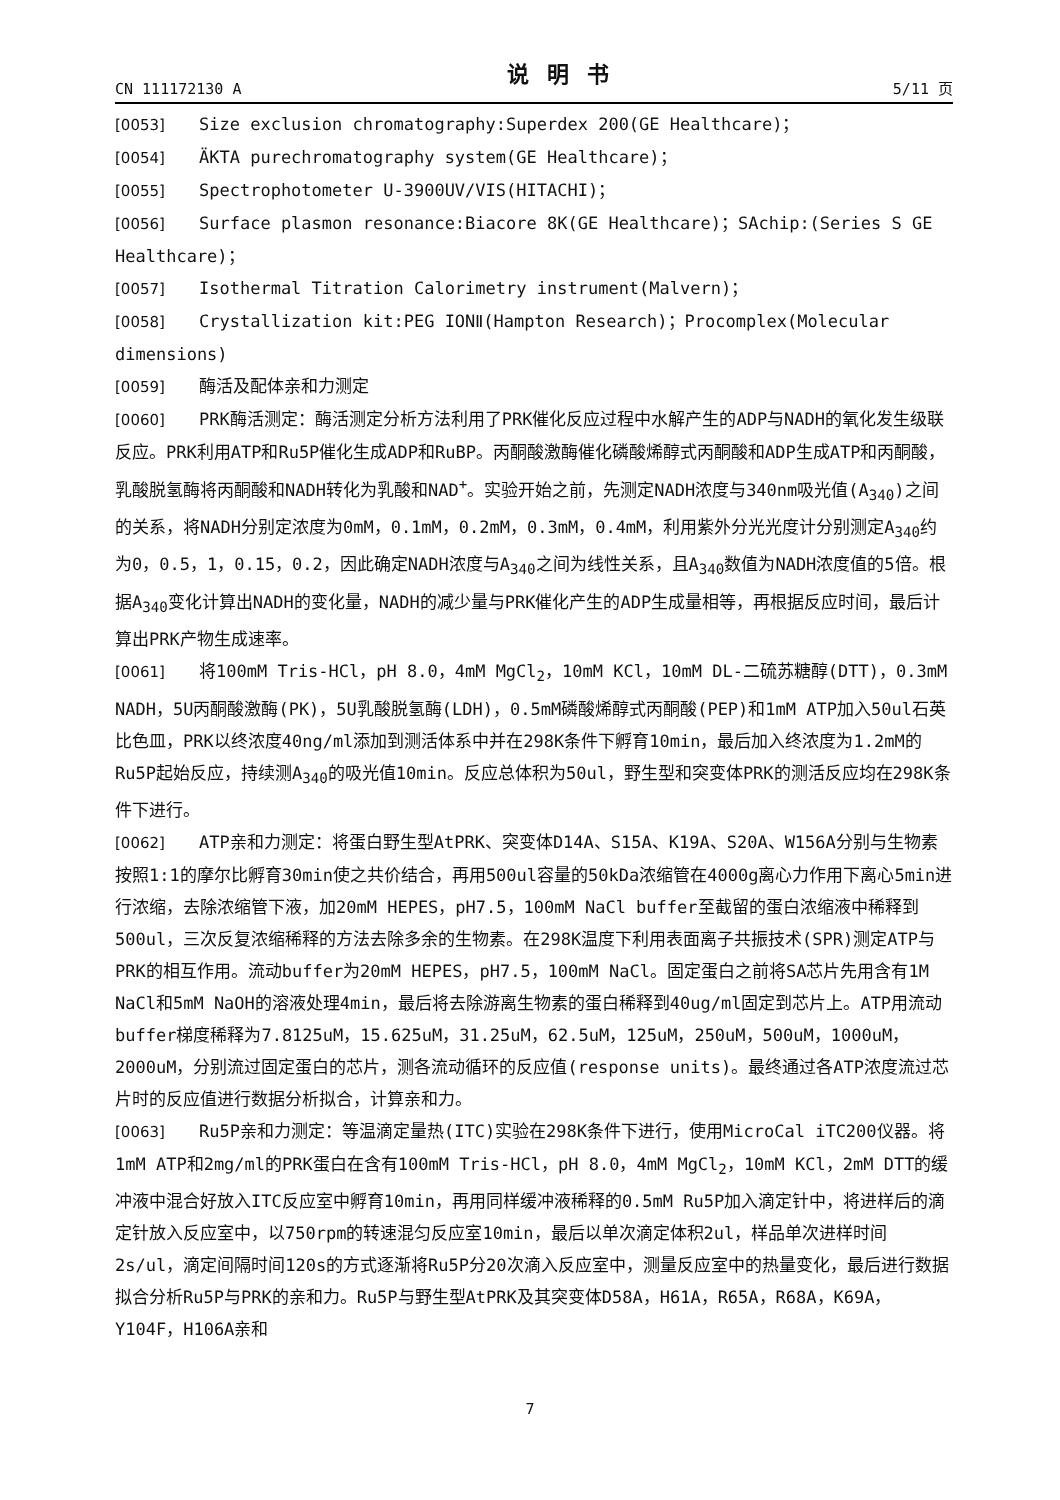CN 111172130 A 说明书 5/11 页
[0053] Size exclusion chromatography:Superdex 200(GE Healthcare)；
[0054] ÄKTA purechromatography system(GE Healthcare)；
[0055] Spectrophotometer U-3900UV/VIS(HITACHI)；
[0056] Surface plasmon resonance:Biacore 8K(GE Healthcare)；SAchip:(Series S GE Healthcare)；
[0057] Isothermal Titration Calorimetry instrument(Malvern)；
[0058] Crystallization kit:PEG IONⅡ(Hampton Research)；Procomplex(Molecular dimensions)
[0059] 酶活及配体亲和力测定
[0060] PRK酶活测定：酶活测定分析方法利用了PRK催化反应过程中水解产生的ADP与NADH的氧化发生级联反应。PRK利用ATP和Ru5P催化生成ADP和RuBP。丙酮酸激酶催化磷酸烯醇式丙酮酸和ADP生成ATP和丙酮酸，乳酸脱氢酶将丙酮酸和NADH转化为乳酸和NAD<sup>+</sup>。实验开始之前，先测定NADH浓度与340nm吸光值(A<sub>340</sub>)之间的关系，将NADH分别定浓度为0mM，0.1mM，0.2mM，0.3mM，0.4mM，利用紫外分光光度计分别测定A<sub>340</sub>约为0，0.5，1，0.15，0.2，因此确定NADH浓度与A<sub>340</sub>之间为线性关系，且A<sub>340</sub>数值为NADH浓度值的5倍。根据A<sub>340</sub>变化计算出NADH的变化量，NADH的减少量与PRK催化产生的ADP生成量相等，再根据反应时间，最后计算出PRK产物生成速率。
[0061] 将100mM Tris-HCl，pH 8.0，4mM MgCl<sub>2</sub>，10mM KCl，10mM DL-二硫苏糖醇(DTT)，0.3mM NADH，5U丙酮酸激酶(PK)，5U乳酸脱氢酶(LDH)，0.5mM磷酸烯醇式丙酮酸(PEP)和1mM ATP加入50ul石英比色皿，PRK以终浓度40ng/ml添加到测活体系中并在298K条件下孵育10min，最后加入终浓度为1.2mM的Ru5P起始反应，持续测A<sub>340</sub>的吸光值10min。反应总体积为50ul，野生型和突变体PRK的测活反应均在298K条件下进行。
[0062] ATP亲和力测定：将蛋白野生型AtPRK、突变体D14A、S15A、K19A、S20A、W156A分别与生物素按照1:1的摩尔比孵育30min使之共价结合，再用500ul容量的50kDa浓缩管在4000g离心力作用下离心5min进行浓缩，去除浓缩管下液，加20mM HEPES，pH7.5，100mM NaCl buffer至截留的蛋白浓缩液中稀释到500ul，三次反复浓缩稀释的方法去除多余的生物素。在298K温度下利用表面离子共振技术(SPR)测定ATP与PRK的相互作用。流动buffer为20mM HEPES，pH7.5，100mM NaCl。固定蛋白之前将SA芯片先用含有1M NaCl和5mM NaOH的溶液处理4min，最后将去除游离生物素的蛋白稀释到40ug/ml固定到芯片上。ATP用流动buffer梯度稀释为7.8125uM，15.625uM，31.25uM，62.5uM，125uM，250uM，500uM，1000uM，2000uM，分别流过固定蛋白的芯片，测各流动循环的反应值(response units)。最终通过各ATP浓度流过芯片时的反应值进行数据分析拟合，计算亲和力。
[0063] Ru5P亲和力测定：等温滴定量热(ITC)实验在298K条件下进行，使用MicroCal iTC200仪器。将1mM ATP和2mg/ml的PRK蛋白在含有100mM Tris-HCl，pH 8.0，4mM MgCl<sub>2</sub>，10mM KCl，2mM DTT的缓冲液中混合好放入ITC反应室中孵育10min，再用同样缓冲液稀释的0.5mM Ru5P加入滴定针中，将进样后的滴定针放入反应室中，以750rpm的转速混匀反应室10min，最后以单次滴定体积2ul，样品单次进样时间2s/ul，滴定间隔时间120s的方式逐渐将Ru5P分20次滴入反应室中，测量反应室中的热量变化，最后进行数据拟合分析Ru5P与PRK的亲和力。Ru5P与野生型AtPRK及其突变体D58A，H61A，R65A，R68A，K69A，Y104F，H106A亲和
7